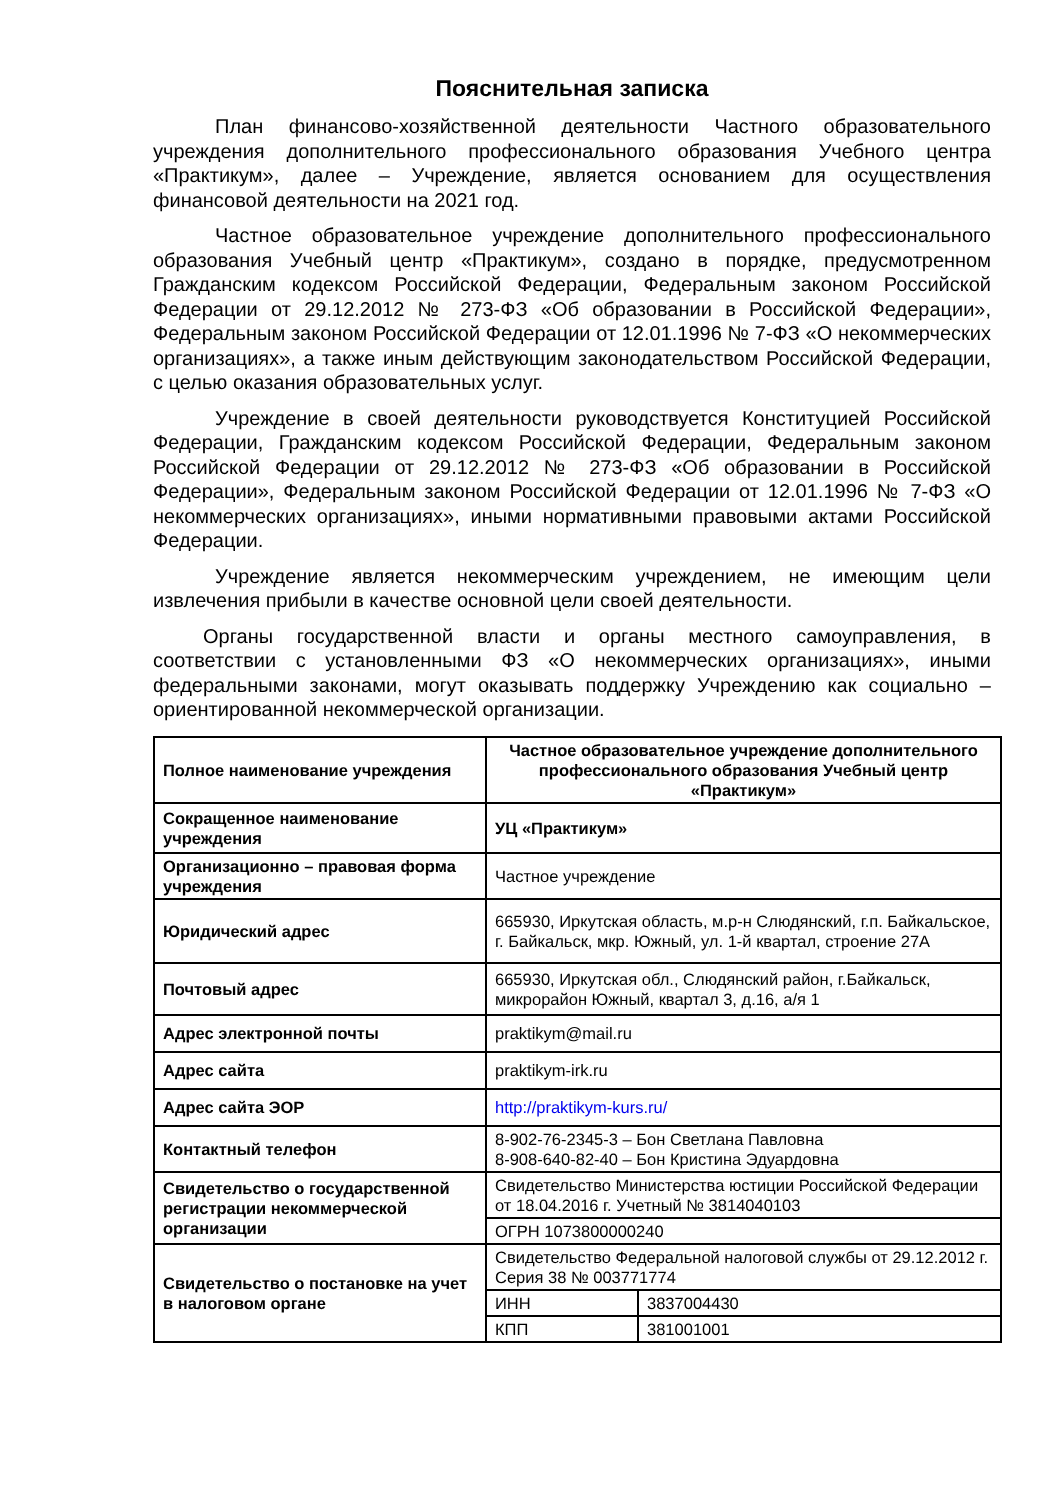Пояснительная записка
План финансово-хозяйственной деятельности Частного образовательного учреждения дополнительного профессионального образования Учебного центра «Практикум», далее – Учреждение, является основанием для осуществления финансовой деятельности на 2021 год.
Частное образовательное учреждение дополнительного профессионального образования Учебный центр «Практикум», создано в порядке, предусмотренном Гражданским кодексом Российской Федерации, Федеральным законом Российской Федерации от 29.12.2012 № 273-ФЗ «Об образовании в Российской Федерации», Федеральным законом Российской Федерации от 12.01.1996 № 7-ФЗ «О некоммерческих организациях», а также иным действующим законодательством Российской Федерации, с целью оказания образовательных услуг.
Учреждение в своей деятельности руководствуется Конституцией Российской Федерации, Гражданским кодексом Российской Федерации, Федеральным законом Российской Федерации от 29.12.2012 № 273-ФЗ «Об образовании в Российской Федерации», Федеральным законом Российской Федерации от 12.01.1996 № 7-ФЗ «О некоммерческих организациях», иными нормативными правовыми актами Российской Федерации.
Учреждение является некоммерческим учреждением, не имеющим цели извлечения прибыли в качестве основной цели своей деятельности.
Органы государственной власти и органы местного самоуправления, в соответствии с установленными ФЗ «О некоммерческих организациях», иными федеральными законами, могут оказывать поддержку Учреждению как социально – ориентированной некоммерческой организации.
| Полное наименование учреждения | Частное образовательное учреждение дополнительного профессионального образования Учебный центр «Практикум» | |
| Сокращенное наименование учреждения | УЦ «Практикум» | |
| Организационно – правовая форма учреждения | Частное учреждение | |
| Юридический адрес | 665930, Иркутская область, м.р-н Слюдянский, г.п. Байкальское, г. Байкальск, мкр. Южный, ул. 1-й квартал, строение 27А | |
| Почтовый адрес | 665930, Иркутская обл., Слюдянский район, г.Байкальск, микрорайон Южный, квартал 3, д.16, а/я 1 | |
| Адрес электронной почты | praktikym@mail.ru | |
| Адрес сайта | praktikym-irk.ru | |
| Адрес сайта ЭОР | http://praktikym-kurs.ru/ | |
| Контактный телефон | 8-902-76-2345-3 – Бон Светлана Павловна 8-908-640-82-40 – Бон Кристина Эдуардовна | |
| Свидетельство о государственной регистрации некоммерческой организации | Свидетельство Министерства юстиции Российской Федерации от 18.04.2016 г. Учетный № 3814040103 | |
| | ОГРН 1073800000240 | |
| Свидетельство о постановке на учет в налоговом органе | Свидетельство Федеральной налоговой службы от 29.12.2012 г. Серия 38 № 003771774 | |
| | ИНН | 3837004430 |
| | КПП | 381001001 |